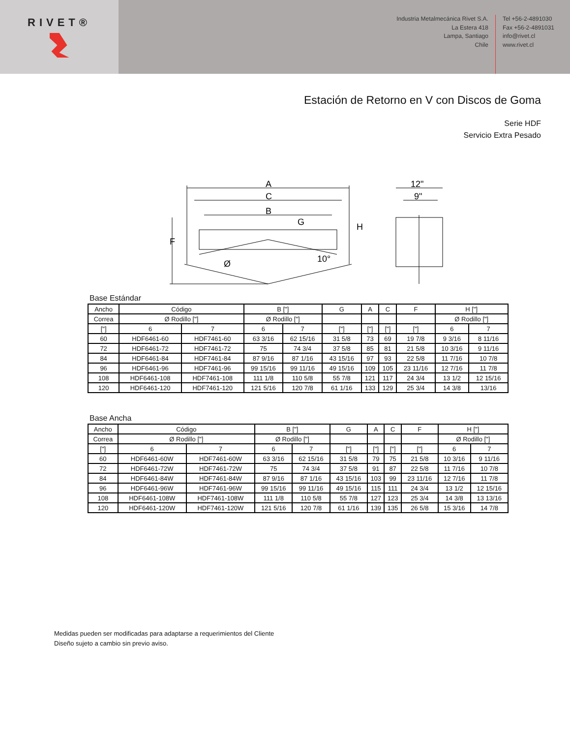RIVET®
Industria Metalmecánica Rivet S.A.
La Estera 418
Lampa, Santiago
Chile
Tel +56-2-4891030
Fax +56-2-4891031
info@rivet.cl
www.rivet.cl
Estación de Retorno en V con Discos de Goma
Serie HDF
Servicio Extra Pesado
A
C
B
G
F
H
Ø
10°
12"
9"
Base Estándar
| Ancho | Código | | B ["] | | G | A | C | F | H ["] | |
| Correa | Ø Rodillo ["] | | Ø Rodillo ["] | | | | | | Ø Rodillo ["] | |
| ["] | 6 | 7 | 6 | 7 | ["] | ["] | ["] | ["] | 6 | 7 |
| 60 | HDF6461-60 | HDF7461-60 | 63 3/16 | 62 15/16 | 31 5/8 | 73 | 69 | 19 7/8 | 9 3/16 | 8 11/16 |
| 72 | HDF6461-72 | HDF7461-72 | 75 | 74 3/4 | 37 5/8 | 85 | 81 | 21 5/8 | 10 3/16 | 9 11/16 |
| 84 | HDF6461-84 | HDF7461-84 | 87 9/16 | 87 1/16 | 43 15/16 | 97 | 93 | 22 5/8 | 11 7/16 | 10 7/8 |
| 96 | HDF6461-96 | HDF7461-96 | 99 15/16 | 99 11/16 | 49 15/16 | 109 | 105 | 23 11/16 | 12 7/16 | 11 7/8 |
| 108 | HDF6461-108 | HDF7461-108 | 111 1/8 | 110 5/8 | 55 7/8 | 121 | 117 | 24 3/4 | 13 1/2 | 12 15/16 |
| 120 | HDF6461-120 | HDF7461-120 | 121 5/16 | 120 7/8 | 61 1/16 | 133 | 129 | 25 3/4 | 14 3/8 | 13/16 |
Base Ancha
| Ancho | Código | | B ["] | | G | A | C | F | H ["] | |
| Correa | Ø Rodillo ["] | | Ø Rodillo ["] | | | | | | Ø Rodillo ["] | |
| ["] | 6 | 7 | 6 | 7 | ["] | ["] | ["] | ["] | 6 | 7 |
| 60 | HDF6461-60W | HDF7461-60W | 63 3/16 | 62 15/16 | 31 5/8 | 79 | 75 | 21 5/8 | 10 3/16 | 9 11/16 |
| 72 | HDF6461-72W | HDF7461-72W | 75 | 74 3/4 | 37 5/8 | 91 | 87 | 22 5/8 | 11 7/16 | 10 7/8 |
| 84 | HDF6461-84W | HDF7461-84W | 87 9/16 | 87 1/16 | 43 15/16 | 103 | 99 | 23 11/16 | 12 7/16 | 11 7/8 |
| 96 | HDF6461-96W | HDF7461-96W | 99 15/16 | 99 11/16 | 49 15/16 | 115 | 111 | 24 3/4 | 13 1/2 | 12 15/16 |
| 108 | HDF6461-108W | HDF7461-108W | 111 1/8 | 110 5/8 | 55 7/8 | 127 | 123 | 25 3/4 | 14 3/8 | 13 13/16 |
| 120 | HDF6461-120W | HDF7461-120W | 121 5/16 | 120 7/8 | 61 1/16 | 139 | 135 | 26 5/8 | 15 3/16 | 14 7/8 |
Medidas pueden ser modificadas para adaptarse a requerimientos del Cliente
Diseño sujeto a cambio sin previo aviso.